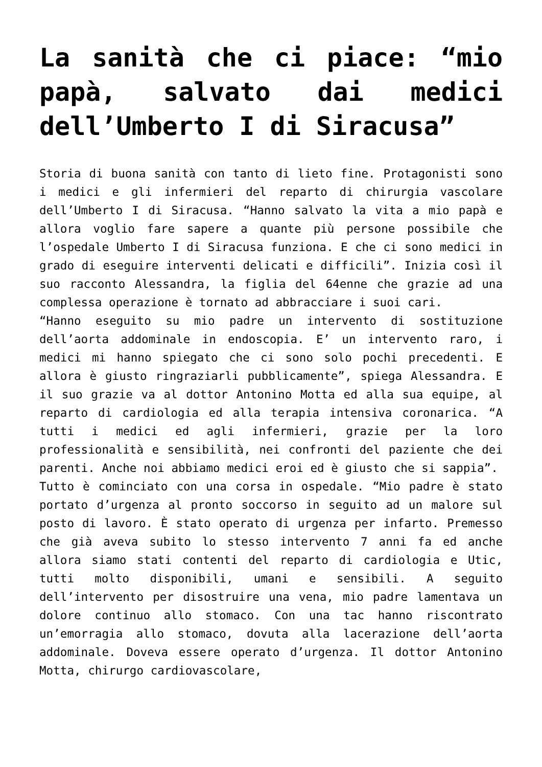La sanità che ci piace: “mio papà, salvato dai medici dell’Umberto I di Siracusa”
Storia di buona sanità con tanto di lieto fine. Protagonisti sono i medici e gli infermieri del reparto di chirurgia vascolare dell’Umberto I di Siracusa. “Hanno salvato la vita a mio papà e allora voglio fare sapere a quante più persone possibile che l’ospedale Umberto I di Siracusa funziona. E che ci sono medici in grado di eseguire interventi delicati e difficili”. Inizia così il suo racconto Alessandra, la figlia del 64enne che grazie ad una complessa operazione è tornato ad abbracciare i suoi cari.
“Hanno eseguito su mio padre un intervento di sostituzione dell’aorta addominale in endoscopia. E’ un intervento raro, i medici mi hanno spiegato che ci sono solo pochi precedenti. E allora è giusto ringraziarli pubblicamente”, spiega Alessandra. E il suo grazie va al dottor Antonino Motta ed alla sua equipe, al reparto di cardiologia ed alla terapia intensiva coronarica. “A tutti i medici ed agli infermieri, grazie per la loro professionalità e sensibilità, nei confronti del paziente che dei parenti. Anche noi abbiamo medici eroi ed è giusto che si sappia”.
Tutto è cominciato con una corsa in ospedale. “Mio padre è stato portato d’urgenza al pronto soccorso in seguito ad un malore sul posto di lavoro. È stato operato di urgenza per infarto. Premesso che già aveva subito lo stesso intervento 7 anni fa ed anche allora siamo stati contenti del reparto di cardiologia e Utic, tutti molto disponibili, umani e sensibili. A seguito dell’intervento per disostruire una vena, mio padre lamentava un dolore continuo allo stomaco. Con una tac hanno riscontrato un’emorragia allo stomaco, dovuta alla lacerazione dell’aorta addominale. Doveva essere operato d’urgenza. Il dottor Antonino Motta, chirurgo cardiovascolare,